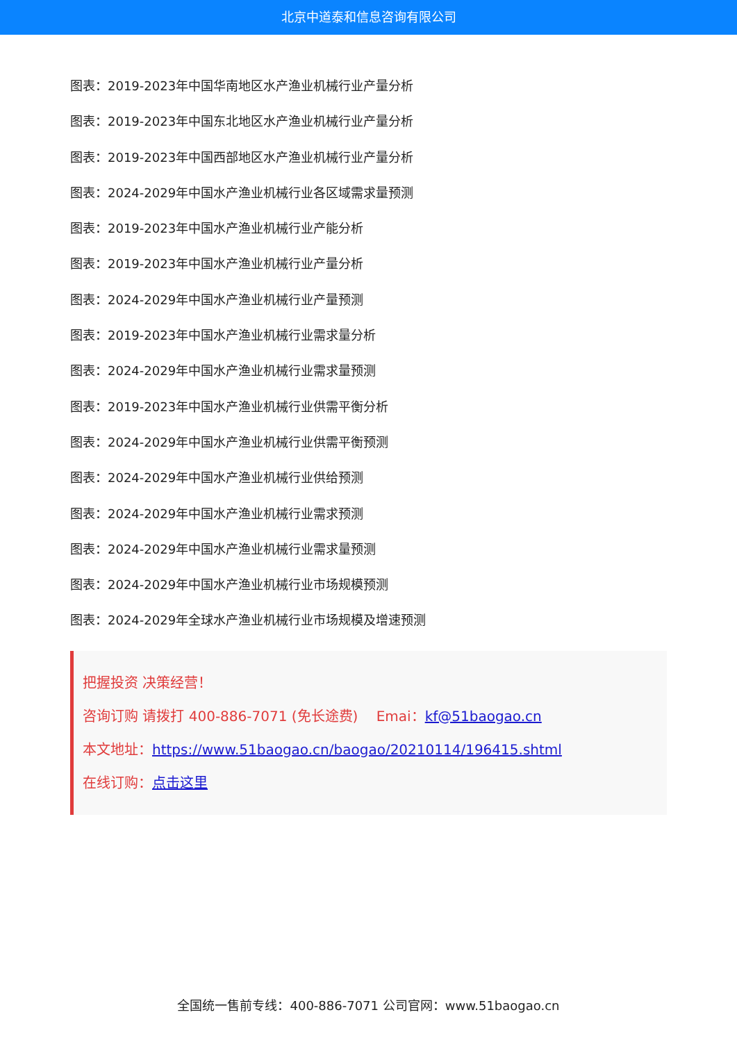北京中道泰和信息咨询有限公司
图表：2019-2023年中国华南地区水产渔业机械行业产量分析
图表：2019-2023年中国东北地区水产渔业机械行业产量分析
图表：2019-2023年中国西部地区水产渔业机械行业产量分析
图表：2024-2029年中国水产渔业机械行业各区域需求量预测
图表：2019-2023年中国水产渔业机械行业产能分析
图表：2019-2023年中国水产渔业机械行业产量分析
图表：2024-2029年中国水产渔业机械行业产量预测
图表：2019-2023年中国水产渔业机械行业需求量分析
图表：2024-2029年中国水产渔业机械行业需求量预测
图表：2019-2023年中国水产渔业机械行业供需平衡分析
图表：2024-2029年中国水产渔业机械行业供需平衡预测
图表：2024-2029年中国水产渔业机械行业供给预测
图表：2024-2029年中国水产渔业机械行业需求预测
图表：2024-2029年中国水产渔业机械行业需求量预测
图表：2024-2029年中国水产渔业机械行业市场规模预测
图表：2024-2029年全球水产渔业机械行业市场规模及增速预测
把握投资 决策经营！
咨询订购 请拨打 400-886-7071 (免长途费)　 Emai：kf@51baogao.cn
本文地址：https://www.51baogao.cn/baogao/20210114/196415.shtml
在线订购：点击这里
全国统一售前专线：400-886-7071 公司官网：www.51baogao.cn